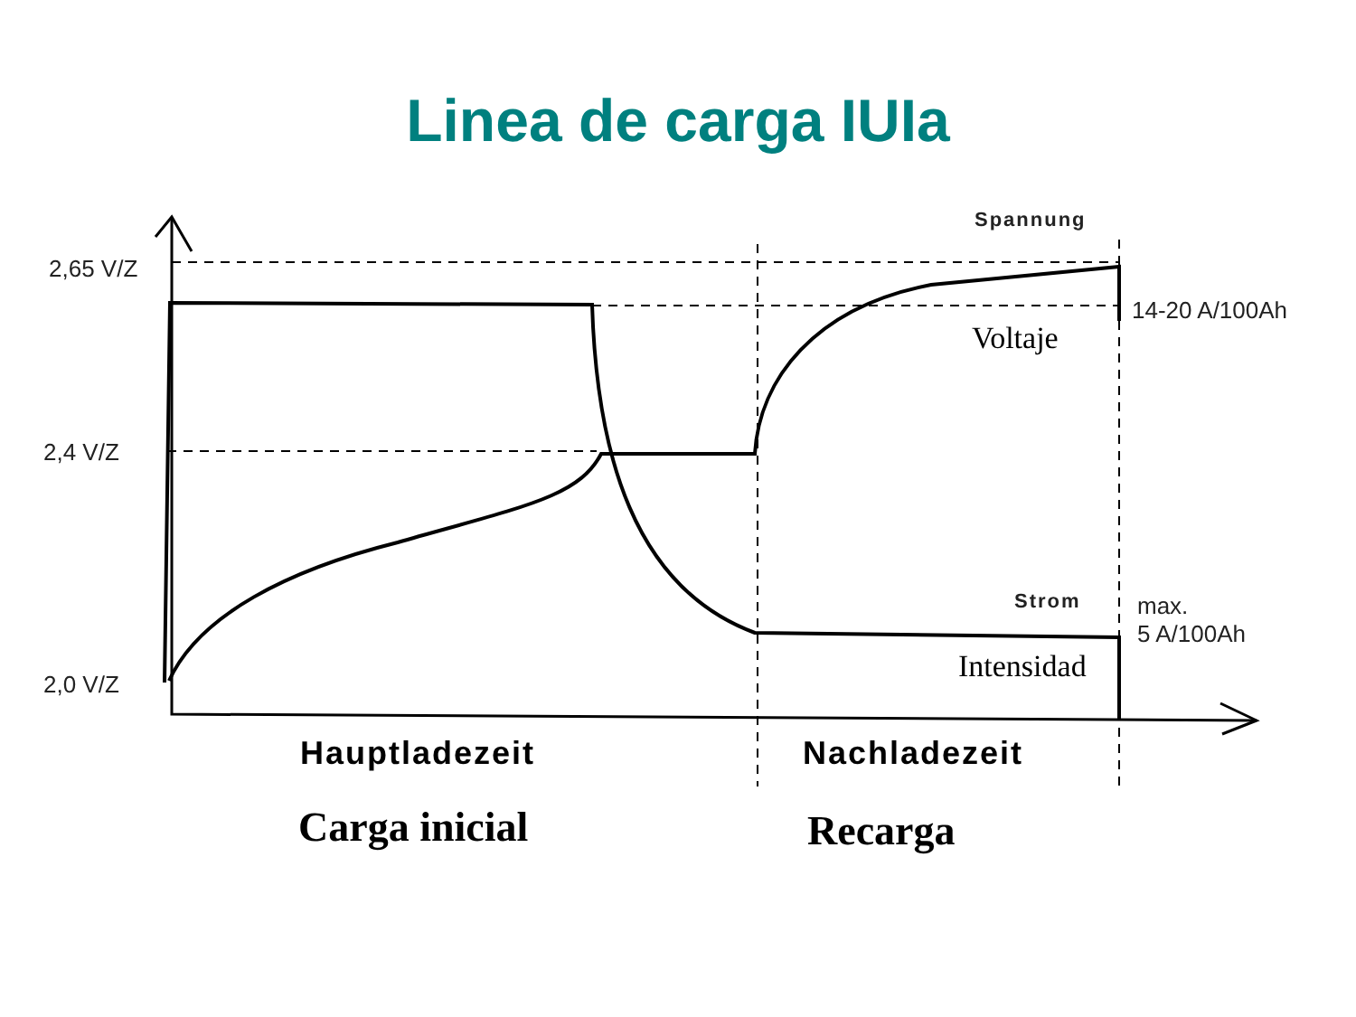Linea de carga IUIa
2,65 V/Z
2,4 V/Z
2,0 V/Z
Spannung
14-20 A/100Ah
Voltaje
Strom
max.
5 A/100Ah
Intensidad
Hauptladezeit Nachladezeit
Carga inicial Recarga